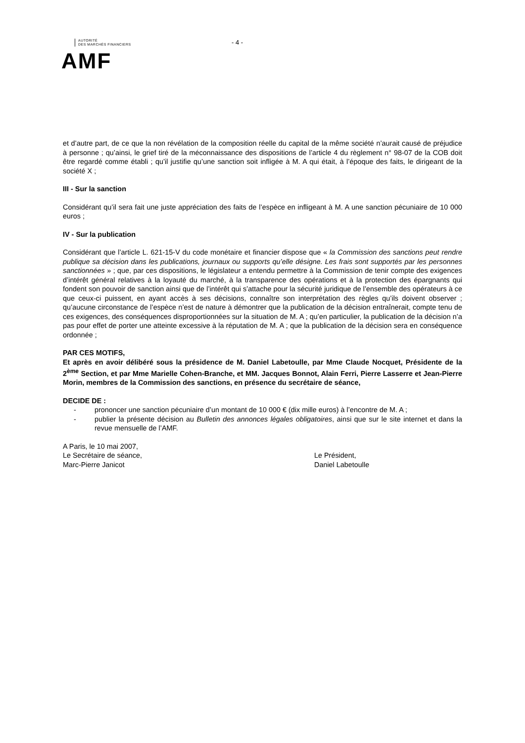AUTORITÉ
DES MARCHÉS FINANCIERS
AMF
- 4 -
et d’autre part, de ce que la non révélation de la composition réelle du capital de la même société n’aurait causé de préjudice à personne ; qu’ainsi, le grief tiré de la méconnaissance des dispositions de l’article 4 du règlement n° 98-07 de la COB doit être regardé comme établi ; qu’il justifie qu’une sanction soit infligée à M. A qui était, à l’époque des faits, le dirigeant de la société X ;
III - Sur la sanction
Considérant qu’il sera fait une juste appréciation des faits de l’espèce en infligeant à M. A une sanction pécuniaire de 10 000 euros ;
IV - Sur la publication
Considérant que l’article L. 621-15-V du code monétaire et financier dispose que « la Commission des sanctions peut rendre publique sa décision dans les publications, journaux ou supports qu’elle désigne. Les frais sont supportés par les personnes sanctionnées » ; que, par ces dispositions, le législateur a entendu permettre à la Commission de tenir compte des exigences d’intérêt général relatives à la loyauté du marché, à la transparence des opérations et à la protection des épargnants qui fondent son pouvoir de sanction ainsi que de l’intérêt qui s’attache pour la sécurité juridique de l’ensemble des opérateurs à ce que ceux-ci puissent, en ayant accès à ses décisions, connaître son interprétation des règles qu’ils doivent observer ; qu’aucune circonstance de l’espèce n’est de nature à démontrer que la publication de la décision entraînerait, compte tenu de ces exigences, des conséquences disproportionnées sur la situation de M. A ; qu’en particulier, la publication de la décision n’a pas pour effet de porter une atteinte excessive à la réputation de M. A ; que la publication de la décision sera en conséquence ordonnée ;
PAR CES MOTIFS,
Et après en avoir délibéré sous la présidence de M. Daniel Labetoulle, par Mme Claude Nocquet, Présidente de la 2<sup>ème</sup> Section, et par Mme Marielle Cohen-Branche, et MM. Jacques Bonnot, Alain Ferri, Pierre Lasserre et Jean-Pierre Morin, membres de la Commission des sanctions, en présence du secrétaire de séance,
DECIDE DE :
- prononcer une sanction pécuniaire d’un montant de 10 000 € (dix mille euros) à l’encontre de M. A ;
- publier la présente décision au Bulletin des annonces légales obligatoires, ainsi que sur le site internet et dans la revue mensuelle de l’AMF.
A Paris, le 10 mai 2007,
Le Secrétaire de séance,
Marc-Pierre Janicot
Le Président,
Daniel Labetoulle